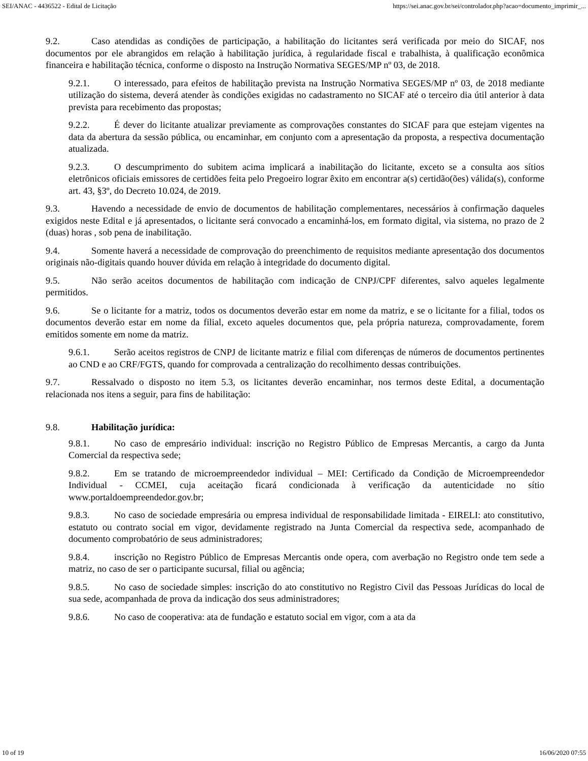SEI/ANAC - 4436522 - Edital de Licitação https://sei.anac.gov.br/sei/controlador.php?acao=documento_imprimir_...
9.2. Caso atendidas as condições de participação, a habilitação do licitantes será verificada por meio do SICAF, nos documentos por ele abrangidos em relação à habilitação jurídica, à regularidade fiscal e trabalhista, à qualificação econômica financeira e habilitação técnica, conforme o disposto na Instrução Normativa SEGES/MP nº 03, de 2018.
9.2.1. O interessado, para efeitos de habilitação prevista na Instrução Normativa SEGES/MP nº 03, de 2018 mediante utilização do sistema, deverá atender às condições exigidas no cadastramento no SICAF até o terceiro dia útil anterior à data prevista para recebimento das propostas;
9.2.2. É dever do licitante atualizar previamente as comprovações constantes do SICAF para que estejam vigentes na data da abertura da sessão pública, ou encaminhar, em conjunto com a apresentação da proposta, a respectiva documentação atualizada.
9.2.3. O descumprimento do subitem acima implicará a inabilitação do licitante, exceto se a consulta aos sítios eletrônicos oficiais emissores de certidões feita pelo Pregoeiro lograr êxito em encontrar a(s) certidão(ões) válida(s), conforme art. 43, §3º, do Decreto 10.024, de 2019.
9.3. Havendo a necessidade de envio de documentos de habilitação complementares, necessários à confirmação daqueles exigidos neste Edital e já apresentados, o licitante será convocado a encaminhá-los, em formato digital, via sistema, no prazo de 2 (duas) horas , sob pena de inabilitação.
9.4. Somente haverá a necessidade de comprovação do preenchimento de requisitos mediante apresentação dos documentos originais não-digitais quando houver dúvida em relação à integridade do documento digital.
9.5. Não serão aceitos documentos de habilitação com indicação de CNPJ/CPF diferentes, salvo aqueles legalmente permitidos.
9.6. Se o licitante for a matriz, todos os documentos deverão estar em nome da matriz, e se o licitante for a filial, todos os documentos deverão estar em nome da filial, exceto aqueles documentos que, pela própria natureza, comprovadamente, forem emitidos somente em nome da matriz.
9.6.1. Serão aceitos registros de CNPJ de licitante matriz e filial com diferenças de números de documentos pertinentes ao CND e ao CRF/FGTS, quando for comprovada a centralização do recolhimento dessas contribuições.
9.7. Ressalvado o disposto no item 5.3, os licitantes deverão encaminhar, nos termos deste Edital, a documentação relacionada nos itens a seguir, para fins de habilitação:
9.8. Habilitação jurídica:
9.8.1. No caso de empresário individual: inscrição no Registro Público de Empresas Mercantis, a cargo da Junta Comercial da respectiva sede;
9.8.2. Em se tratando de microempreendedor individual – MEI: Certificado da Condição de Microempreendedor Individual - CCMEI, cuja aceitação ficará condicionada à verificação da autenticidade no sítio www.portaldoempreendedor.gov.br;
9.8.3. No caso de sociedade empresária ou empresa individual de responsabilidade limitada - EIRELI: ato constitutivo, estatuto ou contrato social em vigor, devidamente registrado na Junta Comercial da respectiva sede, acompanhado de documento comprobatório de seus administradores;
9.8.4. inscrição no Registro Público de Empresas Mercantis onde opera, com averbação no Registro onde tem sede a matriz, no caso de ser o participante sucursal, filial ou agência;
9.8.5. No caso de sociedade simples: inscrição do ato constitutivo no Registro Civil das Pessoas Jurídicas do local de sua sede, acompanhada de prova da indicação dos seus administradores;
9.8.6. No caso de cooperativa: ata de fundação e estatuto social em vigor, com a ata da
10 of 19 16/06/2020 07:55